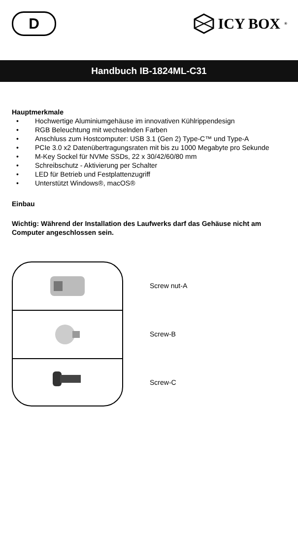D
ICY BOX<sup>®</sup>
Handbuch IB-1824ML-C31
Hauptmerkmale
Hochwertige Aluminiumgehäuse im innovativen Kühlrippendesign
RGB Beleuchtung mit wechselnden Farben
Anschluss zum Hostcomputer: USB 3.1 (Gen 2) Type-C™ und Type-A
PCIe 3.0 x2 Datenübertragungsraten mit bis zu 1000 Megabyte pro Sekunde
M-Key Sockel für NVMe SSDs, 22 x 30/42/60/80 mm
Schreibschutz - Aktivierung per Schalter
LED für Betrieb und Festplattenzugriff
Unterstützt Windows®, macOS®
Einbau
Wichtig: Während der Installation des Laufwerks darf das Gehäuse nicht am Computer angeschlossen sein.
Screw nut-A
Screw-B
Screw-C